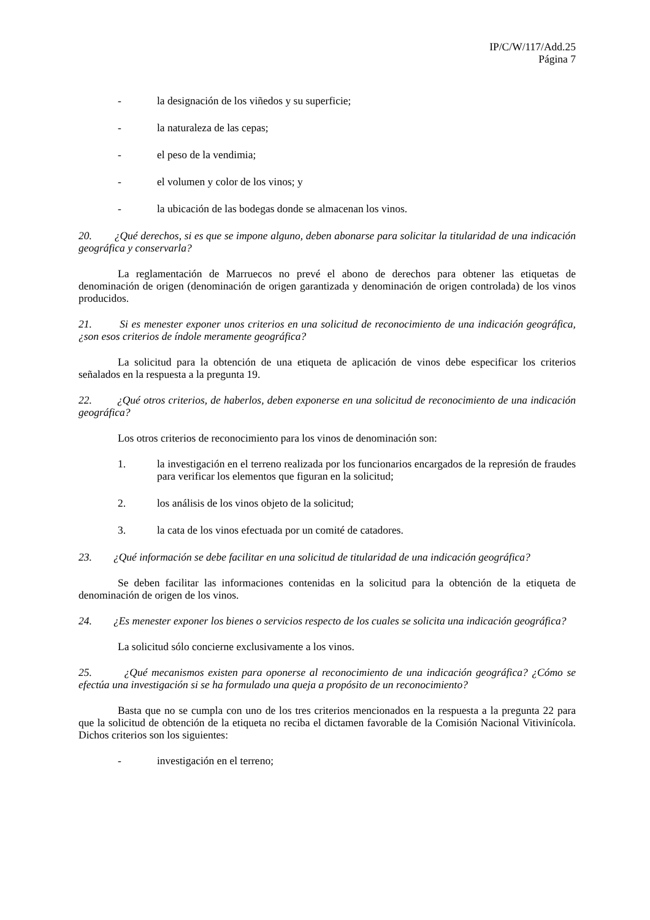IP/C/W/117/Add.25
Página 7
- la designación de los viñedos y su superficie;
- la naturaleza de las cepas;
- el peso de la vendimia;
- el volumen y color de los vinos; y
- la ubicación de las bodegas donde se almacenan los vinos.
20. ¿Qué derechos, si es que se impone alguno, deben abonarse para solicitar la titularidad de una indicación geográfica y conservarla?
La reglamentación de Marruecos no prevé el abono de derechos para obtener las etiquetas de denominación de origen (denominación de origen garantizada y denominación de origen controlada) de los vinos producidos.
21. Si es menester exponer unos criterios en una solicitud de reconocimiento de una indicación geográfica, ¿son esos criterios de índole meramente geográfica?
La solicitud para la obtención de una etiqueta de aplicación de vinos debe especificar los criterios señalados en la respuesta a la pregunta 19.
22. ¿Qué otros criterios, de haberlos, deben exponerse en una solicitud de reconocimiento de una indicación geográfica?
Los otros criterios de reconocimiento para los vinos de denominación son:
1. la investigación en el terreno realizada por los funcionarios encargados de la represión de fraudes para verificar los elementos que figuran en la solicitud;
2. los análisis de los vinos objeto de la solicitud;
3. la cata de los vinos efectuada por un comité de catadores.
23. ¿Qué información se debe facilitar en una solicitud de titularidad de una indicación geográfica?
Se deben facilitar las informaciones contenidas en la solicitud para la obtención de la etiqueta de denominación de origen de los vinos.
24. ¿Es menester exponer los bienes o servicios respecto de los cuales se solicita una indicación geográfica?
La solicitud sólo concierne exclusivamente a los vinos.
25. ¿Qué mecanismos existen para oponerse al reconocimiento de una indicación geográfica? ¿Cómo se efectúa una investigación si se ha formulado una queja a propósito de un reconocimiento?
Basta que no se cumpla con uno de los tres criterios mencionados en la respuesta a la pregunta 22 para que la solicitud de obtención de la etiqueta no reciba el dictamen favorable de la Comisión Nacional Vitivinícola. Dichos criterios son los siguientes:
- investigación en el terreno;